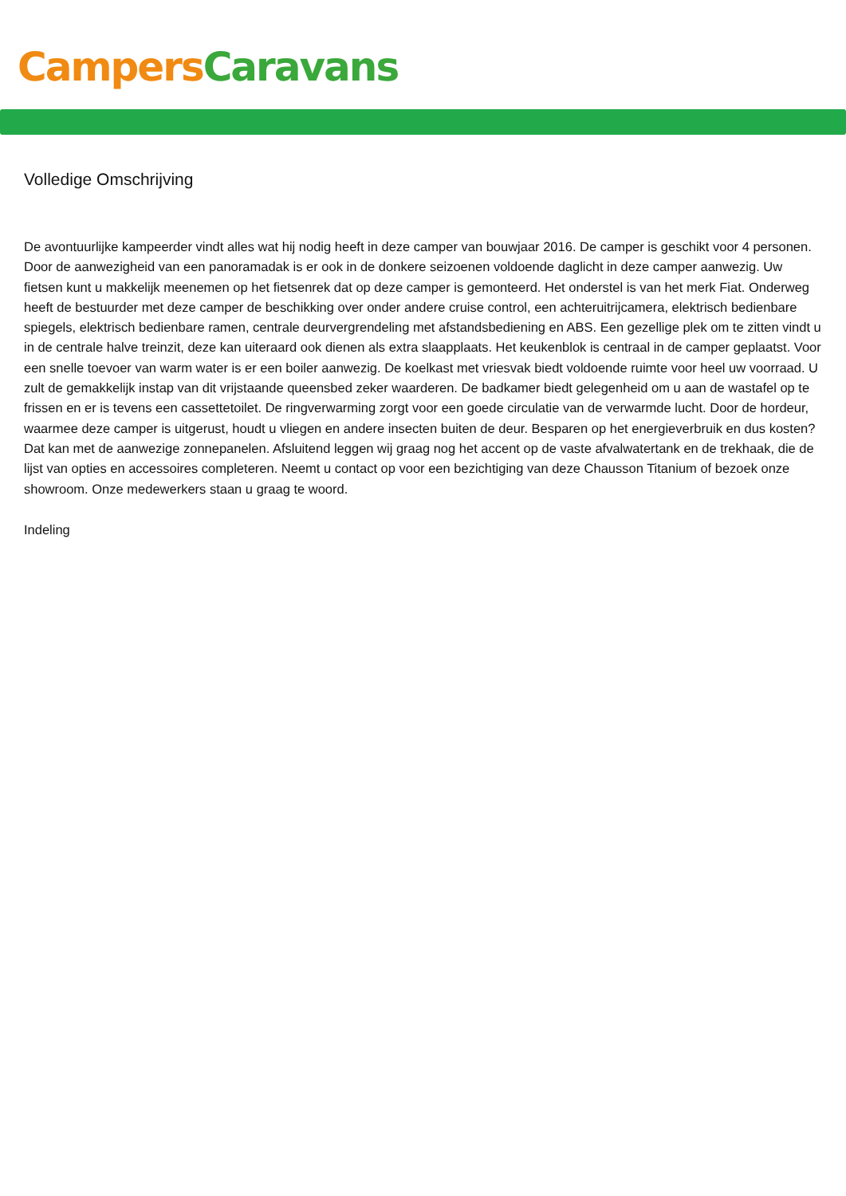Campers Caravans
Volledige Omschrijving
De avontuurlijke kampeerder vindt alles wat hij nodig heeft in deze camper van bouwjaar 2016. De camper is geschikt voor 4 personen. Door de aanwezigheid van een panoramadak is er ook in de donkere seizoenen voldoende daglicht in deze camper aanwezig. Uw fietsen kunt u makkelijk meenemen op het fietsenrek dat op deze camper is gemonteerd. Het onderstel is van het merk Fiat. Onderweg heeft de bestuurder met deze camper de beschikking over onder andere cruise control, een achteruitrijcamera, elektrisch bedienbare spiegels, elektrisch bedienbare ramen, centrale deurvergrendeling met afstandsbediening en ABS. Een gezellige plek om te zitten vindt u in de centrale halve treinzit, deze kan uiteraard ook dienen als extra slaapplaats. Het keukenblok is centraal in de camper geplaatst. Voor een snelle toevoer van warm water is er een boiler aanwezig. De koelkast met vriesvak biedt voldoende ruimte voor heel uw voorraad. U zult de gemakkelijk instap van dit vrijstaande queensbed zeker waarderen. De badkamer biedt gelegenheid om u aan de wastafel op te frissen en er is tevens een cassettetoilet. De ringverwarming zorgt voor een goede circulatie van de verwarmde lucht. Door de hordeur, waarmee deze camper is uitgerust, houdt u vliegen en andere insecten buiten de deur. Besparen op het energieverbruik en dus kosten? Dat kan met de aanwezige zonnepanelen. Afsluitend leggen wij graag nog het accent op de vaste afvalwatertank en de trekhaak, die de lijst van opties en accessoires completeren. Neemt u contact op voor een bezichtiging van deze Chausson Titanium of bezoek onze showroom. Onze medewerkers staan u graag te woord.
Indeling